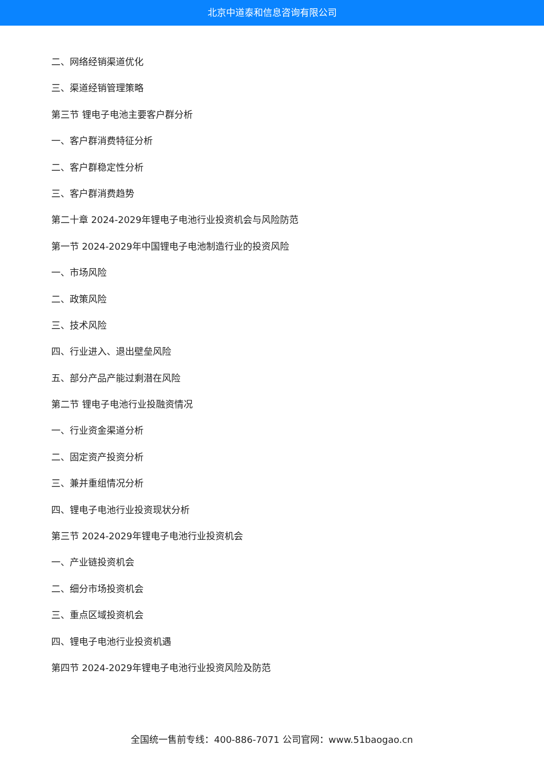北京中道泰和信息咨询有限公司
二、网络经销渠道优化
三、渠道经销管理策略
第三节 锂电子电池主要客户群分析
一、客户群消费特征分析
二、客户群稳定性分析
三、客户群消费趋势
第二十章 2024-2029年锂电子电池行业投资机会与风险防范
第一节 2024-2029年中国锂电子电池制造行业的投资风险
一、市场风险
二、政策风险
三、技术风险
四、行业进入、退出壁垒风险
五、部分产品产能过剩潜在风险
第二节 锂电子电池行业投融资情况
一、行业资金渠道分析
二、固定资产投资分析
三、兼并重组情况分析
四、锂电子电池行业投资现状分析
第三节 2024-2029年锂电子电池行业投资机会
一、产业链投资机会
二、细分市场投资机会
三、重点区域投资机会
四、锂电子电池行业投资机遇
第四节 2024-2029年锂电子电池行业投资风险及防范
全国统一售前专线：400-886-7071 公司官网：www.51baogao.cn